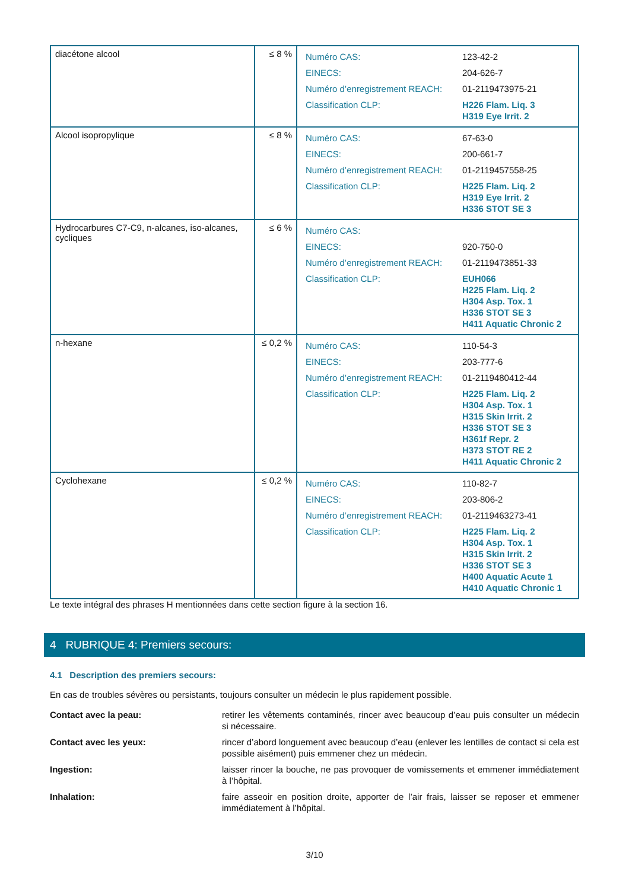| diacétone alcool | ≤ 8 % | / Numéro CAS: / 123-42-2 / / EINECS: / 204-626-7 / / Numéro d’enregistrement REACH: / 01-2119473975-21 / / Classification CLP: / H226 Flam. Liq. 3 H319 Eye Irrit. 2 / |
| Alcool isopropylique | ≤ 8 % | / Numéro CAS: / 67-63-0 / / EINECS: / 200-661-7 / / Numéro d’enregistrement REACH: / 01-2119457558-25 / / Classification CLP: / H225 Flam. Liq. 2 H319 Eye Irrit. 2 H336 STOT SE 3 / |
| Hydrocarbures C7-C9, n-alcanes, iso-alcanes, cycliques | ≤ 6 % | / Numéro CAS: / / / EINECS: / 920-750-0 / / Numéro d’enregistrement REACH: / 01-2119473851-33 / / Classification CLP: / EUH066 H225 Flam. Liq. 2 H304 Asp. Tox. 1 H336 STOT SE 3 H411 Aquatic Chronic 2 / |
| n-hexane | ≤ 0,2 % | / Numéro CAS: / 110-54-3 / / EINECS: / 203-777-6 / / Numéro d’enregistrement REACH: / 01-2119480412-44 / / Classification CLP: / H225 Flam. Liq. 2 H304 Asp. Tox. 1 H315 Skin Irrit. 2 H336 STOT SE 3 H361f Repr. 2 H373 STOT RE 2 H411 Aquatic Chronic 2 / |
| Cyclohexane | ≤ 0,2 % | / Numéro CAS: / 110-82-7 / / EINECS: / 203-806-2 / / Numéro d’enregistrement REACH: / 01-2119463273-41 / / Classification CLP: / H225 Flam. Liq. 2 H304 Asp. Tox. 1 H315 Skin Irrit. 2 H336 STOT SE 3 H400 Aquatic Acute 1 H410 Aquatic Chronic 1 / |
Le texte intégral des phrases H mentionnées dans cette section figure à la section 16.
4 RUBRIQUE 4: Premiers secours:
4.1 Description des premiers secours:
En cas de troubles sévères ou persistants, toujours consulter un médecin le plus rapidement possible.
Contact avec la peau: retirer les vêtements contaminés, rincer avec beaucoup d’eau puis consulter un médecin si nécessaire.
Contact avec les yeux: rincer d’abord longuement avec beaucoup d’eau (enlever les lentilles de contact si cela est possible aisément) puis emmener chez un médecin.
Ingestion: laisser rincer la bouche, ne pas provoquer de vomissements et emmener immédiatement à l’hôpital.
Inhalation: faire asseoir en position droite, apporter de l’air frais, laisser se reposer et emmener immédiatement à l’hôpital.
3/10